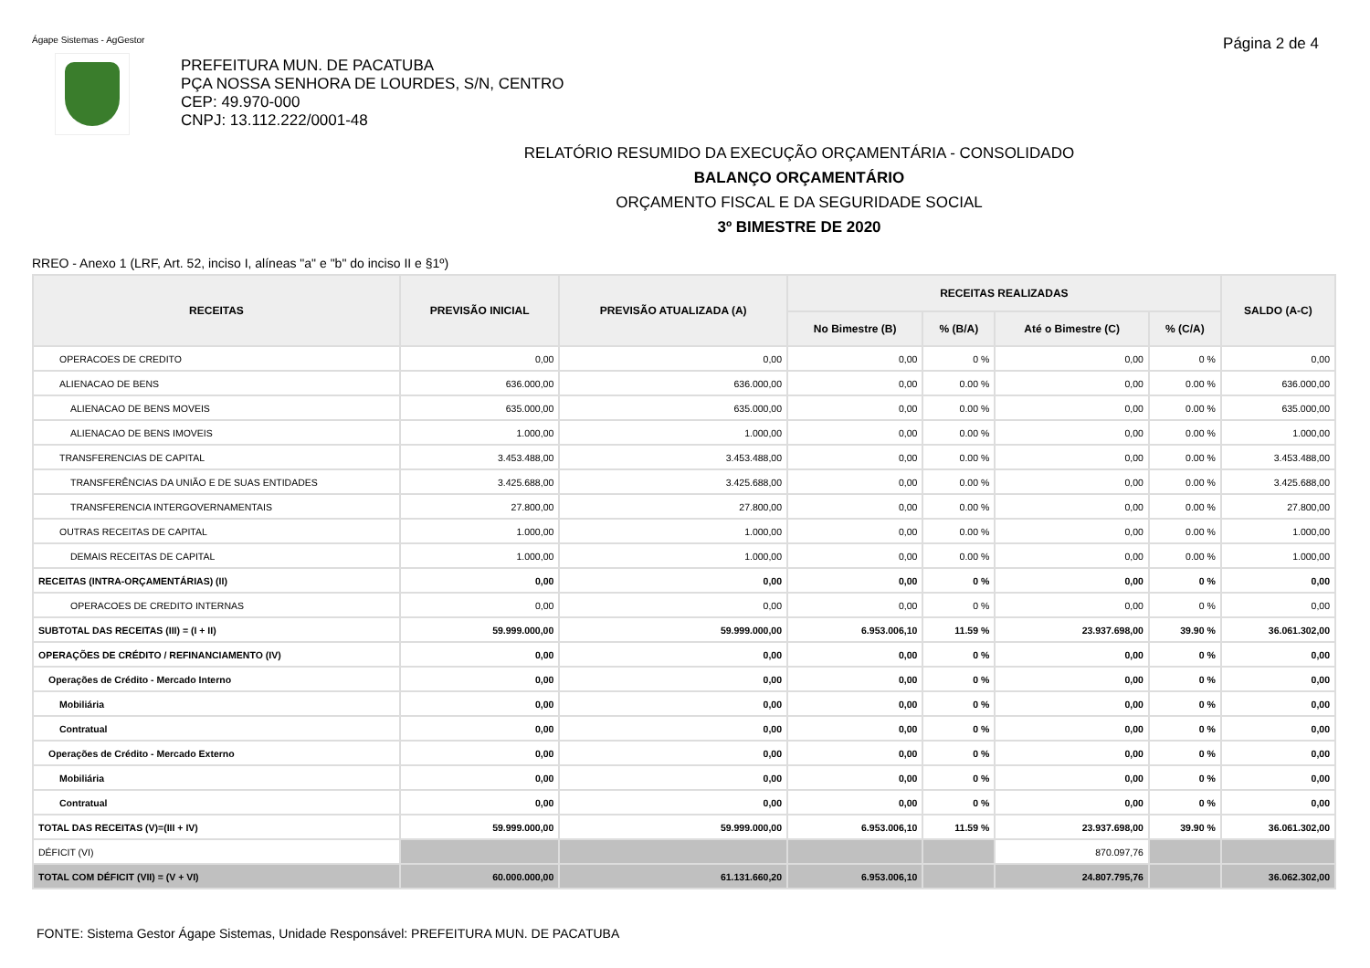Ágape Sistemas - AgGestor Página 2 de 4
PREFEITURA MUN. DE PACATUBA
PÇA NOSSA SENHORA DE LOURDES, S/N, CENTRO
CEP: 49.970-000
CNPJ: 13.112.222/0001-48
RELATÓRIO RESUMIDO DA EXECUÇÃO ORÇAMENTÁRIA - CONSOLIDADO
BALANÇO ORÇAMENTÁRIO
ORÇAMENTO FISCAL E DA SEGURIDADE SOCIAL
3º BIMESTRE DE 2020
RREO - Anexo 1 (LRF, Art. 52, inciso I, alíneas "a" e "b" do inciso II e §1º)
| RECEITAS | PREVISÃO INICIAL | PREVISÃO ATUALIZADA (A) | RECEITAS REALIZADAS | | | | SALDO (A-C) |
| --- | --- | --- | --- | --- | --- | --- | --- |
| | | | No Bimestre (B) | % (B/A) | Até o Bimestre (C) | % (C/A) | |
| OPERACOES DE CREDITO | 0,00 | 0,00 | 0,00 | 0 % | 0,00 | 0 % | 0,00 |
| ALIENACAO DE BENS | 636.000,00 | 636.000,00 | 0,00 | 0.00 % | 0,00 | 0.00 % | 636.000,00 |
| ALIENACAO DE BENS MOVEIS | 635.000,00 | 635.000,00 | 0,00 | 0.00 % | 0,00 | 0.00 % | 635.000,00 |
| ALIENACAO DE BENS IMOVEIS | 1.000,00 | 1.000,00 | 0,00 | 0.00 % | 0,00 | 0.00 % | 1.000,00 |
| TRANSFERENCIAS DE CAPITAL | 3.453.488,00 | 3.453.488,00 | 0,00 | 0.00 % | 0,00 | 0.00 % | 3.453.488,00 |
| TRANSFERÊNCIAS DA UNIÃO E DE SUAS ENTIDADES | 3.425.688,00 | 3.425.688,00 | 0,00 | 0.00 % | 0,00 | 0.00 % | 3.425.688,00 |
| TRANSFERENCIA INTERGOVERNAMENTAIS | 27.800,00 | 27.800,00 | 0,00 | 0.00 % | 0,00 | 0.00 % | 27.800,00 |
| OUTRAS RECEITAS DE CAPITAL | 1.000,00 | 1.000,00 | 0,00 | 0.00 % | 0,00 | 0.00 % | 1.000,00 |
| DEMAIS RECEITAS DE CAPITAL | 1.000,00 | 1.000,00 | 0,00 | 0.00 % | 0,00 | 0.00 % | 1.000,00 |
| RECEITAS (INTRA-ORÇAMENTÁRIAS) (II) | 0,00 | 0,00 | 0,00 | 0 % | 0,00 | 0 % | 0,00 |
| OPERACOES DE CREDITO INTERNAS | 0,00 | 0,00 | 0,00 | 0 % | 0,00 | 0 % | 0,00 |
| SUBTOTAL DAS RECEITAS (III) = (I + II) | 59.999.000,00 | 59.999.000,00 | 6.953.006,10 | 11.59 % | 23.937.698,00 | 39.90 % | 36.061.302,00 |
| OPERAÇÕES DE CRÉDITO / REFINANCIAMENTO (IV) | 0,00 | 0,00 | 0,00 | 0 % | 0,00 | 0 % | 0,00 |
| Operações de Crédito - Mercado Interno | 0,00 | 0,00 | 0,00 | 0 % | 0,00 | 0 % | 0,00 |
| Mobiliária | 0,00 | 0,00 | 0,00 | 0 % | 0,00 | 0 % | 0,00 |
| Contratual | 0,00 | 0,00 | 0,00 | 0 % | 0,00 | 0 % | 0,00 |
| Operações de Crédito - Mercado Externo | 0,00 | 0,00 | 0,00 | 0 % | 0,00 | 0 % | 0,00 |
| Mobiliária | 0,00 | 0,00 | 0,00 | 0 % | 0,00 | 0 % | 0,00 |
| Contratual | 0,00 | 0,00 | 0,00 | 0 % | 0,00 | 0 % | 0,00 |
| TOTAL DAS RECEITAS (V)=(III + IV) | 59.999.000,00 | 59.999.000,00 | 6.953.006,10 | 11.59 % | 23.937.698,00 | 39.90 % | 36.061.302,00 |
| DÉFICIT (VI) | | | | | 870.097,76 | | |
| TOTAL COM DÉFICIT (VII) = (V + VI) | 60.000.000,00 | 61.131.660,20 | 6.953.006,10 | | 24.807.795,76 | | 36.062.302,00 |
FONTE: Sistema Gestor Ágape Sistemas, Unidade Responsável: PREFEITURA MUN. DE PACATUBA